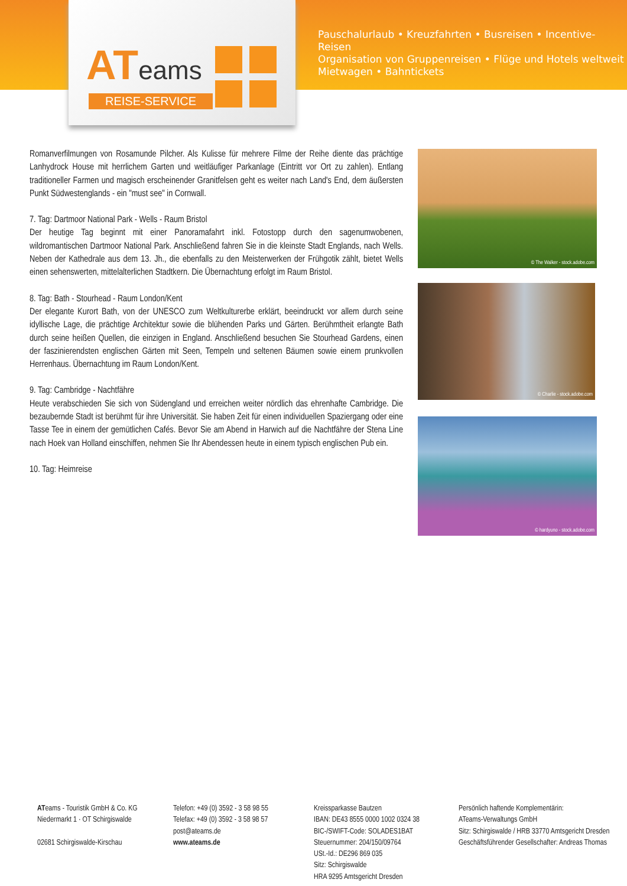ATeams
REISE-SERVICE
Pauschalurlaub • Kreuzfahrten • Busreisen • Incentive-Reisen
Organisation von Gruppenreisen • Flüge und Hotels weltweit
Mietwagen • Bahntickets
Romanverfilmungen von Rosamunde Pilcher. Als Kulisse für mehrere Filme der Reihe diente das prächtige Lanhydrock House mit herrlichem Garten und weitläufiger Parkanlage (Eintritt vor Ort zu zahlen). Entlang traditioneller Farmen und magisch erscheinender Granitfelsen geht es weiter nach Land's End, dem äußersten Punkt Südwestenglands - ein "must see" in Cornwall.
7. Tag: Dartmoor National Park - Wells - Raum Bristol
Der heutige Tag beginnt mit einer Panoramafahrt inkl. Fotostopp durch den sagenumwobenen, wildromantischen Dartmoor National Park. Anschließend fahren Sie in die kleinste Stadt Englands, nach Wells. Neben der Kathedrale aus dem 13. Jh., die ebenfalls zu den Meisterwerken der Frühgotik zählt, bietet Wells einen sehenswerten, mittelalterlichen Stadtkern. Die Übernachtung erfolgt im Raum Bristol.
8. Tag: Bath - Stourhead - Raum London/Kent
Der elegante Kurort Bath, von der UNESCO zum Weltkulturerbe erklärt, beeindruckt vor allem durch seine idyllische Lage, die prächtige Architektur sowie die blühenden Parks und Gärten. Berühmtheit erlangte Bath durch seine heißen Quellen, die einzigen in England. Anschließend besuchen Sie Stourhead Gardens, einen der faszinierendsten englischen Gärten mit Seen, Tempeln und seltenen Bäumen sowie einem prunkvollen Herrenhaus. Übernachtung im Raum London/Kent.
9. Tag: Cambridge - Nachtfähre
Heute verabschieden Sie sich von Südengland und erreichen weiter nördlich das ehrenhafte Cambridge. Die bezaubernde Stadt ist berühmt für ihre Universität. Sie haben Zeit für einen individuellen Spaziergang oder eine Tasse Tee in einem der gemütlichen Cafés. Bevor Sie am Abend in Harwich auf die Nachtfähre der Stena Line nach Hoek van Holland einschiffen, nehmen Sie Ihr Abendessen heute in einem typisch englischen Pub ein.
10. Tag: Heimreise
© The Walker - stock.adobe.com
© Charlie - stock.adobe.com
© hardyuno - stock.adobe.com
ATeams - Touristik GmbH & Co. KG
Niedermarkt 1 · OT Schirgiswalde
02681 Schirgiswalde-Kirschau
Telefon: +49 (0) 3592 - 3 58 98 55
Telefax: +49 (0) 3592 - 3 58 98 57
post@ateams.de
www.ateams.de
Kreissparkasse Bautzen
IBAN: DE43 8555 0000 1002 0324 38
BIC-/SWIFT-Code: SOLADES1BAT
Steuernummer: 204/150/09764
USt.-Id.: DE296 869 035
Sitz: Schirgiswalde
HRA 9295 Amtsgericht Dresden
Persönlich haftende Komplementärin:
ATeams-Verwaltungs GmbH
Sitz: Schirgiswalde / HRB 33770 Amtsgericht Dresden
Geschäftsführender Gesellschafter: Andreas Thomas